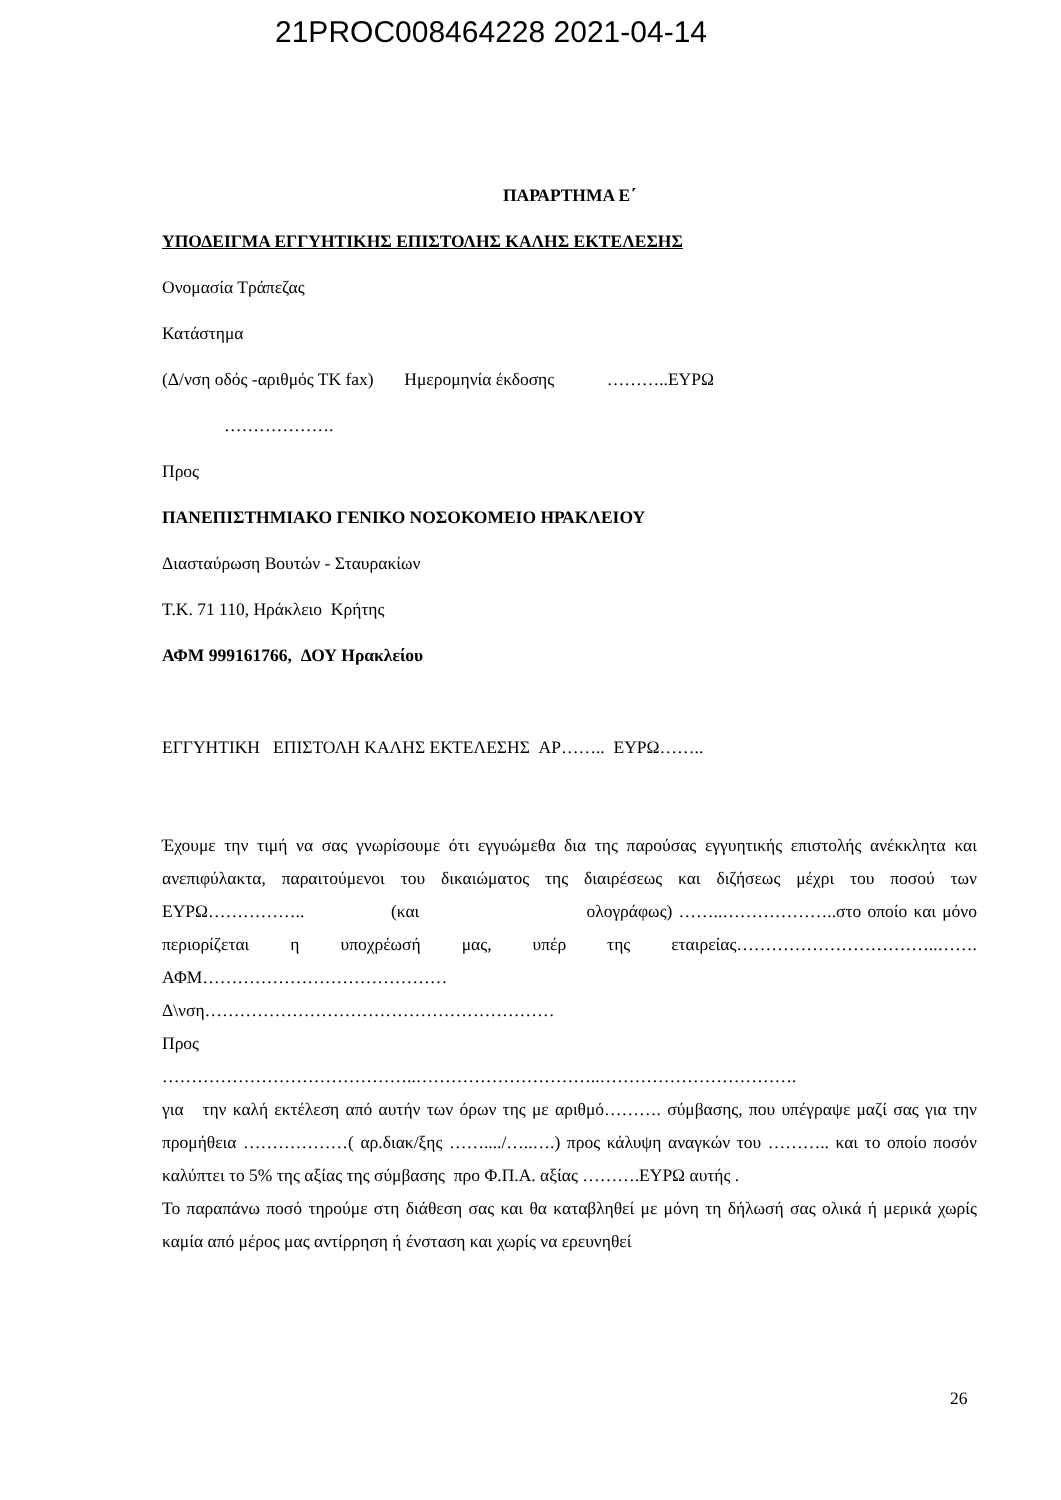21PROC008464228 2021-04-14
ΠΑΡΑΡΤΗΜΑ Ε΄
ΥΠΟΔΕΙΓΜΑ ΕΓΓΥΗΤΙΚΗΣ ΕΠΙΣΤΟΛΗΣ ΚΑΛΗΣ ΕΚΤΕΛΕΣΗΣ
Ονομασία Τράπεζας
Κατάστημα
(Δ/νση οδός -αριθμός ΤΚ fax) Ημερομηνία έκδοσης ………..ΕΥΡΩ
……………….
Προς
ΠΑΝΕΠΙΣΤΗΜΙΑΚΟ ΓΕΝΙΚΟ ΝΟΣΟΚΟΜΕΙΟ ΗΡΑΚΛΕΙΟΥ
Διασταύρωση Βουτών - Σταυρακίων
Τ.Κ. 71 110, Ηράκλειο Κρήτης
ΑΦΜ 999161766, ΔΟΥ Ηρακλείου
ΕΓΓΥΗΤΙΚΗ ΕΠΙΣΤΟΛΗ ΚΑΛΗΣ ΕΚΤΕΛΕΣΗΣ ΑΡ…….. ΕΥΡΩ……..
Έχουμε την τιμή να σας γνωρίσουμε ότι εγγυώμεθα δια της παρούσας εγγυητικής επιστολής ανέκκλητα και ανεπιφύλακτα, παραιτούμενοι του δικαιώματος της διαιρέσεως και διζήσεως μέχρι του ποσού των ΕΥΡΩ…………….. (και ολογράφως) ……..………………..στο οποίο και μόνο περιορίζεται η υποχρέωσή μας, υπέρ της εταιρείας……………………………..……. ΑΦΜ……………………………………
Δ\νση……………………………………………………
Προς
……………………………………..…………………………..…………………………….
για την καλή εκτέλεση από αυτήν των όρων της με αριθμό………. σύμβασης, που υπέγραψε μαζί σας για την προμήθεια ………………( αρ.διακ/ξης ……..../…..….) προς κάλυψη αναγκών του ……….. και το οποίο ποσόν καλύπτει το 5% της αξίας της σύμβασης προ Φ.Π.Α. αξίας ……….ΕΥΡΩ αυτής .
Το παραπάνω ποσό τηρούμε στη διάθεση σας και θα καταβληθεί με μόνη τη δήλωσή σας ολικά ή μερικά χωρίς καμία από μέρος μας αντίρρηση ή ένσταση και χωρίς να ερευνηθεί
26